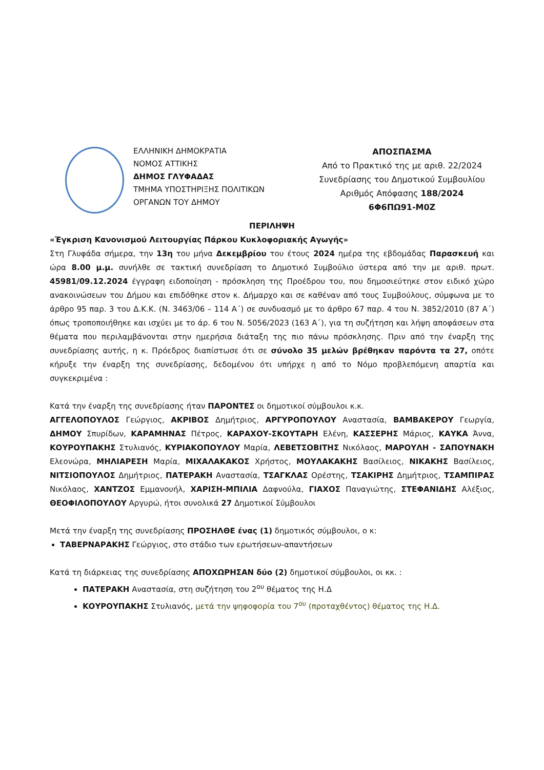ΕΛΛΗΝΙΚΗ ΔΗΜΟΚΡΑΤΙΑ
ΝΟΜΟΣ ΑΤΤΙΚΗΣ
ΔΗΜΟΣ ΓΛΥΦΑΔΑΣ
ΤΜΗΜΑ ΥΠΟΣΤΗΡΙΞΗΣ ΠΟΛΙΤΙΚΩΝ
ΟΡΓΑΝΩΝ ΤΟΥ ΔΗΜΟΥ
ΑΠΟΣΠΑΣΜΑ
Από το Πρακτικό της με αριθ. 22/2024
Συνεδρίασης του Δημοτικού Συμβουλίου
Αριθμός Απόφασης 188/2024
6Φ6ΠΩ91-Μ0Ζ
ΠΕΡΙΛΗΨΗ
«Έγκριση Κανονισμού Λειτουργίας Πάρκου Κυκλοφοριακής Αγωγής»
Στη Γλυφάδα σήμερα, την 13η του μήνα Δεκεμβρίου του έτους 2024 ημέρα της εβδομάδας Παρασκευή και ώρα 8.00 μ.μ. συνήλθε σε τακτική συνεδρίαση το Δημοτικό Συμβούλιο ύστερα από την με αριθ. πρωτ. 45981/09.12.2024 έγγραφη ειδοποίηση - πρόσκληση της Προέδρου του, που δημοσιεύτηκε στον ειδικό χώρο ανακοινώσεων του Δήμου και επιδόθηκε στον κ. Δήμαρχο και σε καθέναν από τους Συμβούλους, σύμφωνα με το άρθρο 95 παρ. 3 του Δ.Κ.Κ. (Ν. 3463/06 – 114 Α΄) σε συνδυασμό με το άρθρο 67 παρ. 4 του Ν. 3852/2010 (87 Α΄) όπως τροποποιήθηκε και ισχύει με το άρ. 6 του Ν. 5056/2023 (163 Α΄), για τη συζήτηση και λήψη αποφάσεων στα θέματα που περιλαμβάνονται στην ημερήσια διάταξη της πιο πάνω πρόσκλησης. Πριν από την έναρξη της συνεδρίασης αυτής, η κ. Πρόεδρος διαπίστωσε ότι σε σύνολο 35 μελών βρέθηκαν παρόντα τα 27, οπότε κήρυξε την έναρξη της συνεδρίασης, δεδομένου ότι υπήρχε η από το Νόμο προβλεπόμενη απαρτία και συγκεκριμένα :
Κατά την έναρξη της συνεδρίασης ήταν ΠΑΡΟΝΤΕΣ οι δημοτικοί σύμβουλοι κ.κ.
ΑΓΓΕΛΟΠΟΥΛΟΣ Γεώργιος, ΑΚΡΙΒΟΣ Δημήτριος, ΑΡΓΥΡΟΠΟΥΛΟΥ Αναστασία, ΒΑΜΒΑΚΕΡΟΥ Γεωργία, ΔΗΜΟΥ Σπυρίδων, ΚΑΡΑΜΗΝΑΣ Πέτρος, ΚΑΡΑΧΟΥ-ΣΚΟΥΤΑΡΗ Ελένη, ΚΑΣΣΕΡΗΣ Μάριος, ΚΑΥΚΑ Άννα, ΚΟΥΡΟΥΠΑΚΗΣ Στυλιανός, ΚΥΡΙΑΚΟΠΟΥΛΟΥ Μαρία, ΛΕΒΕΤΣΟΒΙΤΗΣ Νικόλαος, ΜΑΡΟΥΛΗ - ΣΑΠΟΥΝΑΚΗ Ελεονώρα, ΜΗΛΙΑΡΕΣΗ Μαρία, ΜΙΧΑΛΑΚΑΚΟΣ Χρήστος, ΜΟΥΛΑΚΑΚΗΣ Βασίλειος, ΝΙΚΑΚΗΣ Βασίλειος, ΝΙΤΣΙΟΠΟΥΛΟΣ Δημήτριος, ΠΑΤΕΡΑΚΗ Αναστασία, ΤΣΑΓΚΛΑΣ Ορέστης, ΤΣΑΚΙΡΗΣ Δημήτριος, ΤΣΑΜΠΙΡΑΣ Νικόλαος, ΧΑΝΤΖΟΣ Εμμανουήλ, ΧΑΡΙΣΗ-ΜΠΙΛΙΑ Δαφνούλα, ΓΙΑΧΟΣ Παναγιώτης, ΣΤΕΦΑΝΙΔΗΣ Αλέξιος, ΘΕΟΦΙΛΟΠΟΥΛΟΥ Αργυρώ, ήτοι συνολικά 27 Δημοτικοί Σύμβουλοι
Μετά την έναρξη της συνεδρίασης ΠΡΟΣΗΛΘΕ ένας (1) δημοτικός σύμβουλοι, ο κ:
ΤΑΒΕΡΝΑΡΑΚΗΣ Γεώργιος, στο στάδιο των ερωτήσεων-απαντήσεων
Κατά τη διάρκειας της συνεδρίασης ΑΠΟΧΩΡΗΣΑΝ δύο (2) δημοτικοί σύμβουλοι, οι κκ. :
ΠΑΤΕΡΑΚΗ Αναστασία, στη συζήτηση του 2<sup>ου</sup> θέματος της Η.Δ
ΚΟΥΡΟΥΠΑΚΗΣ Στυλιανός, μετά την ψηφοφορία του 7<sup>ου</sup> (προταχθέντος) θέματος της Η.Δ.